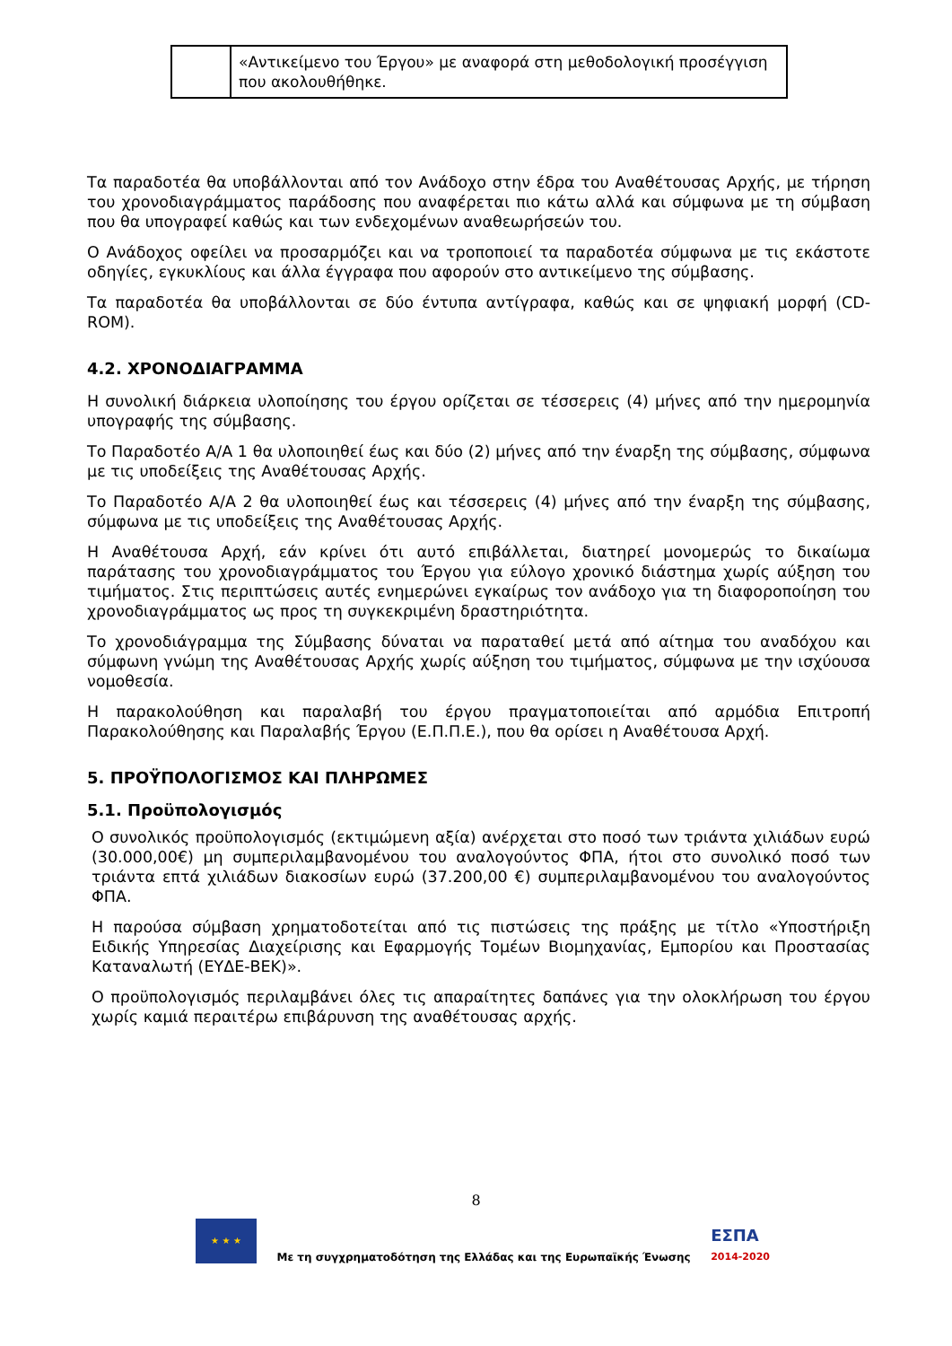| | «Αντικείμενο του Έργου» με αναφορά στη μεθοδολογική προσέγγιση που ακολουθήθηκε. |
Τα παραδοτέα θα υποβάλλονται από τον Ανάδοχο στην έδρα του Αναθέτουσας Αρχής, με τήρηση του χρονοδιαγράμματος παράδοσης που αναφέρεται πιο κάτω αλλά και σύμφωνα με τη σύμβαση που θα υπογραφεί καθώς και των ενδεχομένων αναθεωρήσεών του.
Ο Ανάδοχος οφείλει να προσαρμόζει και να τροποποιεί τα παραδοτέα σύμφωνα με τις εκάστοτε οδηγίες, εγκυκλίους και άλλα έγγραφα που αφορούν στο αντικείμενο της σύμβασης.
Τα παραδοτέα θα υποβάλλονται σε δύο έντυπα αντίγραφα, καθώς και σε ψηφιακή μορφή (CD-ROM).
4.2. ΧΡΟΝΟΔΙΑΓΡΑΜΜΑ
Η συνολική διάρκεια υλοποίησης του έργου ορίζεται σε τέσσερεις (4) μήνες από την ημερομηνία υπογραφής της σύμβασης.
Το Παραδοτέο Α/Α 1 θα υλοποιηθεί έως και δύο (2) μήνες από την έναρξη της σύμβασης, σύμφωνα με τις υποδείξεις της Αναθέτουσας Αρχής.
Το Παραδοτέο Α/Α 2 θα υλοποιηθεί έως και τέσσερεις (4) μήνες από την έναρξη της σύμβασης, σύμφωνα με τις υποδείξεις της Αναθέτουσας Αρχής.
Η Αναθέτουσα Αρχή, εάν κρίνει ότι αυτό επιβάλλεται, διατηρεί μονομερώς το δικαίωμα παράτασης του χρονοδιαγράμματος του Έργου για εύλογο χρονικό διάστημα χωρίς αύξηση του τιμήματος. Στις περιπτώσεις αυτές ενημερώνει εγκαίρως τον ανάδοχο για τη διαφοροποίηση του χρονοδιαγράμματος ως προς τη συγκεκριμένη δραστηριότητα.
Το χρονοδιάγραμμα της Σύμβασης δύναται να παραταθεί μετά από αίτημα του αναδόχου και σύμφωνη γνώμη της Αναθέτουσας Αρχής χωρίς αύξηση του τιμήματος, σύμφωνα με την ισχύουσα νομοθεσία.
Η παρακολούθηση και παραλαβή του έργου πραγματοποιείται από αρμόδια Επιτροπή Παρακολούθησης και Παραλαβής Έργου (Ε.Π.Π.Ε.), που θα ορίσει η Αναθέτουσα Αρχή.
5. ΠΡΟΫΠΟΛΟΓΙΣΜΟΣ ΚΑΙ ΠΛΗΡΩΜΕΣ
5.1. Προϋπολογισμός
Ο συνολικός προϋπολογισμός (εκτιμώμενη αξία) ανέρχεται στο ποσό των τριάντα χιλιάδων ευρώ (30.000,00€) μη συμπεριλαμβανομένου του αναλογούντος ΦΠΑ, ήτοι στο συνολικό ποσό των τριάντα επτά χιλιάδων διακοσίων ευρώ (37.200,00 €) συμπεριλαμβανομένου του αναλογούντος ΦΠΑ.
Η παρούσα σύμβαση χρηματοδοτείται από τις πιστώσεις της πράξης με τίτλο «Υποστήριξη Ειδικής Υπηρεσίας Διαχείρισης και Εφαρμογής Τομέων Βιομηχανίας, Εμπορίου και Προστασίας Καταναλωτή (ΕΥΔΕ-ΒΕΚ)».
Ο προϋπολογισμός περιλαμβάνει όλες τις απαραίτητες δαπάνες για την ολοκλήρωση του έργου χωρίς καμιά περαιτέρω επιβάρυνση της αναθέτουσας αρχής.
8
★ ★ ★
Με τη συγχρηματοδότηση της Ελλάδας και της Ευρωπαϊκής Ένωσης
ΕΣΠΑ
2014-2020